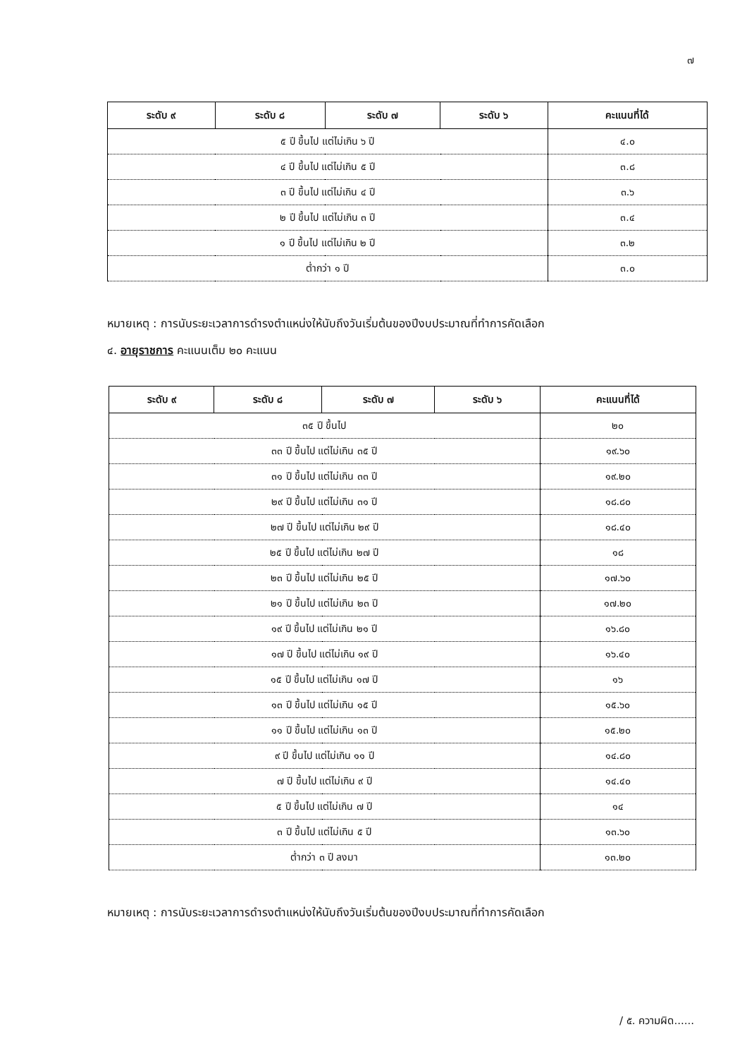๗
| ระดับ ๙ | ระดับ ๘ | ระดับ ๗ | ระดับ ๖ | คะแนนที่ได้ |
| --- | --- | --- | --- | --- |
| ๕ ปี ขึ้นไป แต่ไม่เกิน ๖ ปี | | | | ๔.๐ |
| ๔ ปี ขึ้นไป แต่ไม่เกิน ๕ ปี | | | | ๓.๘ |
| ๓ ปี ขึ้นไป แต่ไม่เกิน ๔ ปี | | | | ๓.๖ |
| ๒ ปี ขึ้นไป แต่ไม่เกิน ๓ ปี | | | | ๓.๔ |
| ๑ ปี ขึ้นไป แต่ไม่เกิน ๒ ปี | | | | ๓.๒ |
| ต่ำกว่า ๑ ปี | | | | ๓.๐ |
หมายเหตุ : การนับระยะเวลาการดำรงตำแหน่งให้นับถึงวันเริ่มต้นของปีงบประมาณที่ทำการคัดเลือก
๔. อายุราชการ คะแนนเต็ม ๒๐ คะแนน
| ระดับ ๙ | ระดับ ๘ | ระดับ ๗ | ระดับ ๖ | คะแนนที่ได้ |
| --- | --- | --- | --- | --- |
| ๓๕ ปี ขึ้นไป | | | | ๒๐ |
| ๓๓ ปี ขึ้นไป แต่ไม่เกิน ๓๕ ปี | | | | ๑๙.๖๐ |
| ๓๑ ปี ขึ้นไป แต่ไม่เกิน ๓๓ ปี | | | | ๑๙.๒๐ |
| ๒๙ ปี ขึ้นไป แต่ไม่เกิน ๓๑ ปี | | | | ๑๘.๘๐ |
| ๒๗ ปี ขึ้นไป แต่ไม่เกิน ๒๙ ปี | | | | ๑๘.๔๐ |
| ๒๕ ปี ขึ้นไป แต่ไม่เกิน ๒๗ ปี | | | | ๑๘ |
| ๒๓ ปี ขึ้นไป แต่ไม่เกิน ๒๕ ปี | | | | ๑๗.๖๐ |
| ๒๑ ปี ขึ้นไป แต่ไม่เกิน ๒๓ ปี | | | | ๑๗.๒๐ |
| ๑๙ ปี ขึ้นไป แต่ไม่เกิน ๒๑ ปี | | | | ๑๖.๘๐ |
| ๑๗ ปี ขึ้นไป แต่ไม่เกิน ๑๙ ปี | | | | ๑๖.๔๐ |
| ๑๕ ปี ขึ้นไป แต่ไม่เกิน ๑๗ ปี | | | | ๑๖ |
| ๑๓ ปี ขึ้นไป แต่ไม่เกิน ๑๕ ปี | | | | ๑๕.๖๐ |
| ๑๑ ปี ขึ้นไป แต่ไม่เกิน ๑๓ ปี | | | | ๑๕.๒๐ |
| ๙ ปี ขึ้นไป แต่ไม่เกิน ๑๑ ปี | | | | ๑๔.๘๐ |
| ๗ ปี ขึ้นไป แต่ไม่เกิน ๙ ปี | | | | ๑๔.๔๐ |
| ๕ ปี ขึ้นไป แต่ไม่เกิน ๗ ปี | | | | ๑๔ |
| ๓ ปี ขึ้นไป แต่ไม่เกิน ๕ ปี | | | | ๑๓.๖๐ |
| ต่ำกว่า ๓ ปี ลงมา | | | | ๑๓.๒๐ |
หมายเหตุ : การนับระยะเวลาการดำรงตำแหน่งให้นับถึงวันเริ่มต้นของปีงบประมาณที่ทำการคัดเลือก
/ ๕. ความผิด......